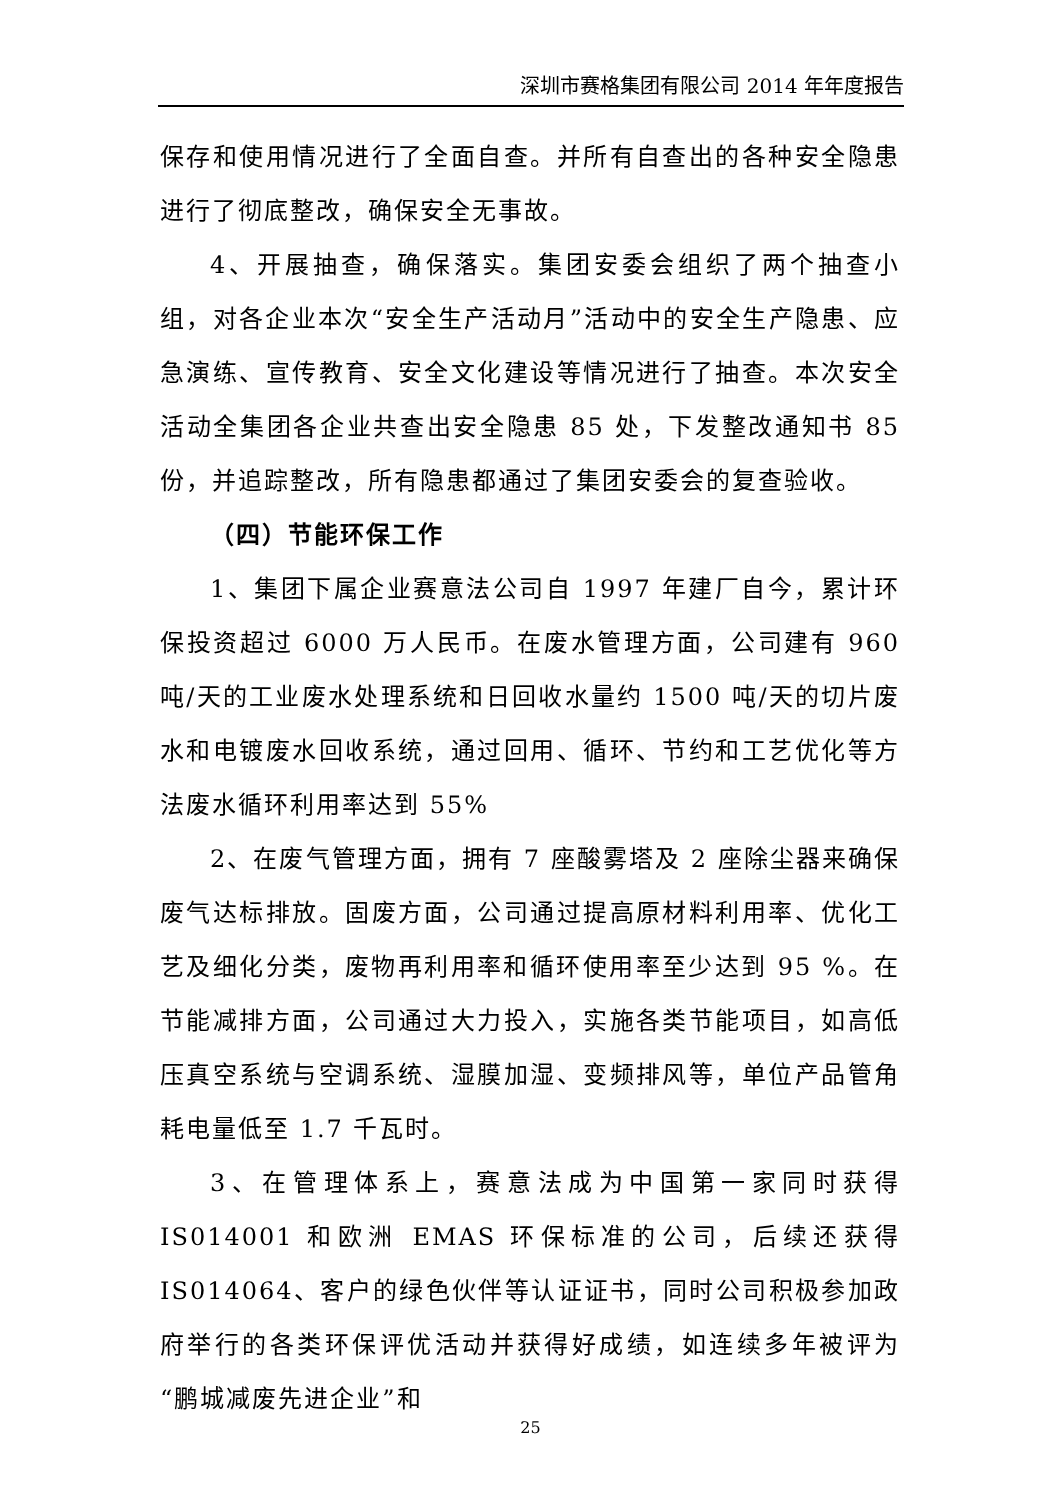深圳市赛格集团有限公司 2014 年年度报告
保存和使用情况进行了全面自查。并所有自查出的各种安全隐患进行了彻底整改，确保安全无事故。
4、开展抽查，确保落实。集团安委会组织了两个抽查小组，对各企业本次“安全生产活动月”活动中的安全生产隐患、应急演练、宣传教育、安全文化建设等情况进行了抽查。本次安全活动全集团各企业共查出安全隐患 85 处，下发整改通知书 85 份，并追踪整改，所有隐患都通过了集团安委会的复查验收。
（四）节能环保工作
1、集团下属企业赛意法公司自 1997 年建厂自今，累计环保投资超过 6000 万人民币。在废水管理方面，公司建有 960 吨/天的工业废水处理系统和日回收水量约 1500 吨/天的切片废水和电镀废水回收系统，通过回用、循环、节约和工艺优化等方法废水循环利用率达到 55%
2、在废气管理方面，拥有 7 座酸雾塔及 2 座除尘器来确保废气达标排放。固废方面，公司通过提高原材料利用率、优化工艺及细化分类，废物再利用率和循环使用率至少达到 95 %。在节能减排方面，公司通过大力投入，实施各类节能项目，如高低压真空系统与空调系统、湿膜加湿、变频排风等，单位产品管角耗电量低至 1.7 千瓦时。
3、在管理体系上，赛意法成为中国第一家同时获得 IS014001 和欧洲 EMAS 环保标准的公司，后续还获得 IS014064、客户的绿色伙伴等认证证书，同时公司积极参加政府举行的各类环保评优活动并获得好成绩，如连续多年被评为“鹏城减废先进企业”和
25